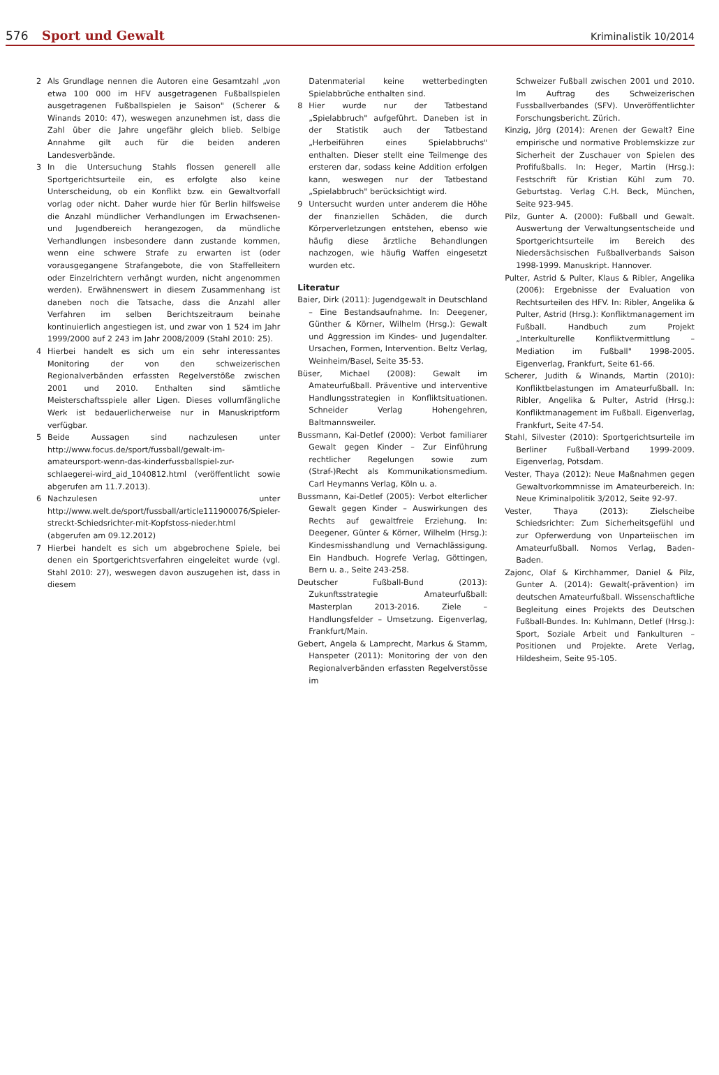576 Sport und Gewalt Kriminalistik 10/2014
2 Als Grundlage nennen die Autoren eine Gesamtzahl „von etwa 100 000 im HFV ausgetragenen Fußballspielen ausgetragenen Fußballspielen je Saison" (Scherer & Winands 2010: 47), weswegen anzunehmen ist, dass die Zahl über die Jahre ungefähr gleich blieb. Selbige Annahme gilt auch für die beiden anderen Landesverbände.
3 In die Untersuchung Stahls flossen generell alle Sportgerichtsurteile ein, es erfolgte also keine Unterscheidung, ob ein Konflikt bzw. ein Gewaltvorfall vorlag oder nicht. Daher wurde hier für Berlin hilfsweise die Anzahl mündlicher Verhandlungen im Erwachsenen- und Jugendbereich herangezogen, da mündliche Verhandlungen insbesondere dann zustande kommen, wenn eine schwere Strafe zu erwarten ist (oder vorausgegangene Strafangebote, die von Staffelleitern oder Einzelrichtern verhängt wurden, nicht angenommen werden). Erwähnenswert in diesem Zusammenhang ist daneben noch die Tatsache, dass die Anzahl aller Verfahren im selben Berichtszeitraum beinahe kontinuierlich angestiegen ist, und zwar von 1 524 im Jahr 1999/2000 auf 2 243 im Jahr 2008/2009 (Stahl 2010: 25).
4 Hierbei handelt es sich um ein sehr interessantes Monitoring der von den schweizerischen Regionalverbänden erfassten Regelverstöße zwischen 2001 und 2010. Enthalten sind sämtliche Meisterschaftsspiele aller Ligen. Dieses vollumfängliche Werk ist bedauerlicherweise nur in Manuskriptform verfügbar.
5 Beide Aussagen sind nachzulesen unter http://www.focus.de/sport/fussball/gewalt-im-amateursport-wenn-das-kinderfussballspiel-zur-schlaegerei-wird_aid_1040812.html (veröffentlicht sowie abgerufen am 11.7.2013).
6 Nachzulesen unter http://www.welt.de/sport/fussball/article111900076/Spieler-streckt-Schiedsrichter-mit-Kopfstoss-nieder.html (abgerufen am 09.12.2012)
7 Hierbei handelt es sich um abgebrochene Spiele, bei denen ein Sportgerichtsverfahren eingeleitet wurde (vgl. Stahl 2010: 27), weswegen davon auszugehen ist, dass in diesem
Datenmaterial keine wetterbedingten Spielabbrüche enthalten sind.
8 Hier wurde nur der Tatbestand „Spielabbruch" aufgeführt. Daneben ist in der Statistik auch der Tatbestand „Herbeiführen eines Spielabbruchs" enthalten. Dieser stellt eine Teilmenge des ersteren dar, sodass keine Addition erfolgen kann, weswegen nur der Tatbestand „Spielabbruch" berücksichtigt wird.
9 Untersucht wurden unter anderem die Höhe der finanziellen Schäden, die durch Körperverletzungen entstehen, ebenso wie häufig diese ärztliche Behandlungen nachzogen, wie häufig Waffen eingesetzt wurden etc.
Literatur
Baier, Dirk (2011): Jugendgewalt in Deutschland – Eine Bestandsaufnahme. In: Deegener, Günther & Körner, Wilhelm (Hrsg.): Gewalt und Aggression im Kindes- und Jugendalter. Ursachen, Formen, Intervention. Beltz Verlag, Weinheim/Basel, Seite 35-53.
Büser, Michael (2008): Gewalt im Amateurfußball. Präventive und interventive Handlungsstrategien in Konfliktsituationen. Schneider Verlag Hohengehren, Baltmannsweiler.
Bussmann, Kai-Detlef (2000): Verbot familiarer Gewalt gegen Kinder – Zur Einführung rechtlicher Regelungen sowie zum (Straf-)Recht als Kommunikationsmedium. Carl Heymanns Verlag, Köln u. a.
Bussmann, Kai-Detlef (2005): Verbot elterlicher Gewalt gegen Kinder – Auswirkungen des Rechts auf gewaltfreie Erziehung. In: Deegener, Günter & Körner, Wilhelm (Hrsg.): Kindesmisshandlung und Vernachlässigung. Ein Handbuch. Hogrefe Verlag, Göttingen, Bern u. a., Seite 243-258.
Deutscher Fußball-Bund (2013): Zukunftsstrategie Amateurfußball: Masterplan 2013-2016. Ziele – Handlungsfelder – Umsetzung. Eigenverlag, Frankfurt/Main.
Gebert, Angela & Lamprecht, Markus & Stamm, Hanspeter (2011): Monitoring der von den Regionalverbänden erfassten Regelverstösse im
Schweizer Fußball zwischen 2001 und 2010. Im Auftrag des Schweizerischen Fussballverbandes (SFV). Unveröffentlichter Forschungsbericht. Zürich.
Kinzig, Jörg (2014): Arenen der Gewalt? Eine empirische und normative Problemskizze zur Sicherheit der Zuschauer von Spielen des Profifußballs. In: Heger, Martin (Hrsg.): Festschrift für Kristian Kühl zum 70. Geburtstag. Verlag C.H. Beck, München, Seite 923-945.
Pilz, Gunter A. (2000): Fußball und Gewalt. Auswertung der Verwaltungsentscheide und Sportgerichtsurteile im Bereich des Niedersächsischen Fußballverbands Saison 1998-1999. Manuskript. Hannover.
Pulter, Astrid & Pulter, Klaus & Ribler, Angelika (2006): Ergebnisse der Evaluation von Rechtsurteilen des HFV. In: Ribler, Angelika & Pulter, Astrid (Hrsg.): Konfliktmanagement im Fußball. Handbuch zum Projekt „Interkulturelle Konfliktvermittlung – Mediation im Fußball" 1998-2005. Eigenverlag, Frankfurt, Seite 61-66.
Scherer, Judith & Winands, Martin (2010): Konfliktbelastungen im Amateurfußball. In: Ribler, Angelika & Pulter, Astrid (Hrsg.): Konfliktmanagement im Fußball. Eigenverlag, Frankfurt, Seite 47-54.
Stahl, Silvester (2010): Sportgerichtsurteile im Berliner Fußball-Verband 1999-2009. Eigenverlag, Potsdam.
Vester, Thaya (2012): Neue Maßnahmen gegen Gewaltvorkommnisse im Amateurbereich. In: Neue Kriminalpolitik 3/2012, Seite 92-97.
Vester, Thaya (2013): Zielscheibe Schiedsrichter: Zum Sicherheitsgefühl und zur Opferwerdung von Unparteiischen im Amateurfußball. Nomos Verlag, Baden-Baden.
Zajonc, Olaf & Kirchhammer, Daniel & Pilz, Gunter A. (2014): Gewalt(-prävention) im deutschen Amateurfußball. Wissenschaftliche Begleitung eines Projekts des Deutschen Fußball-Bundes. In: Kuhlmann, Detlef (Hrsg.): Sport, Soziale Arbeit und Fankulturen – Positionen und Projekte. Arete Verlag, Hildesheim, Seite 95-105.